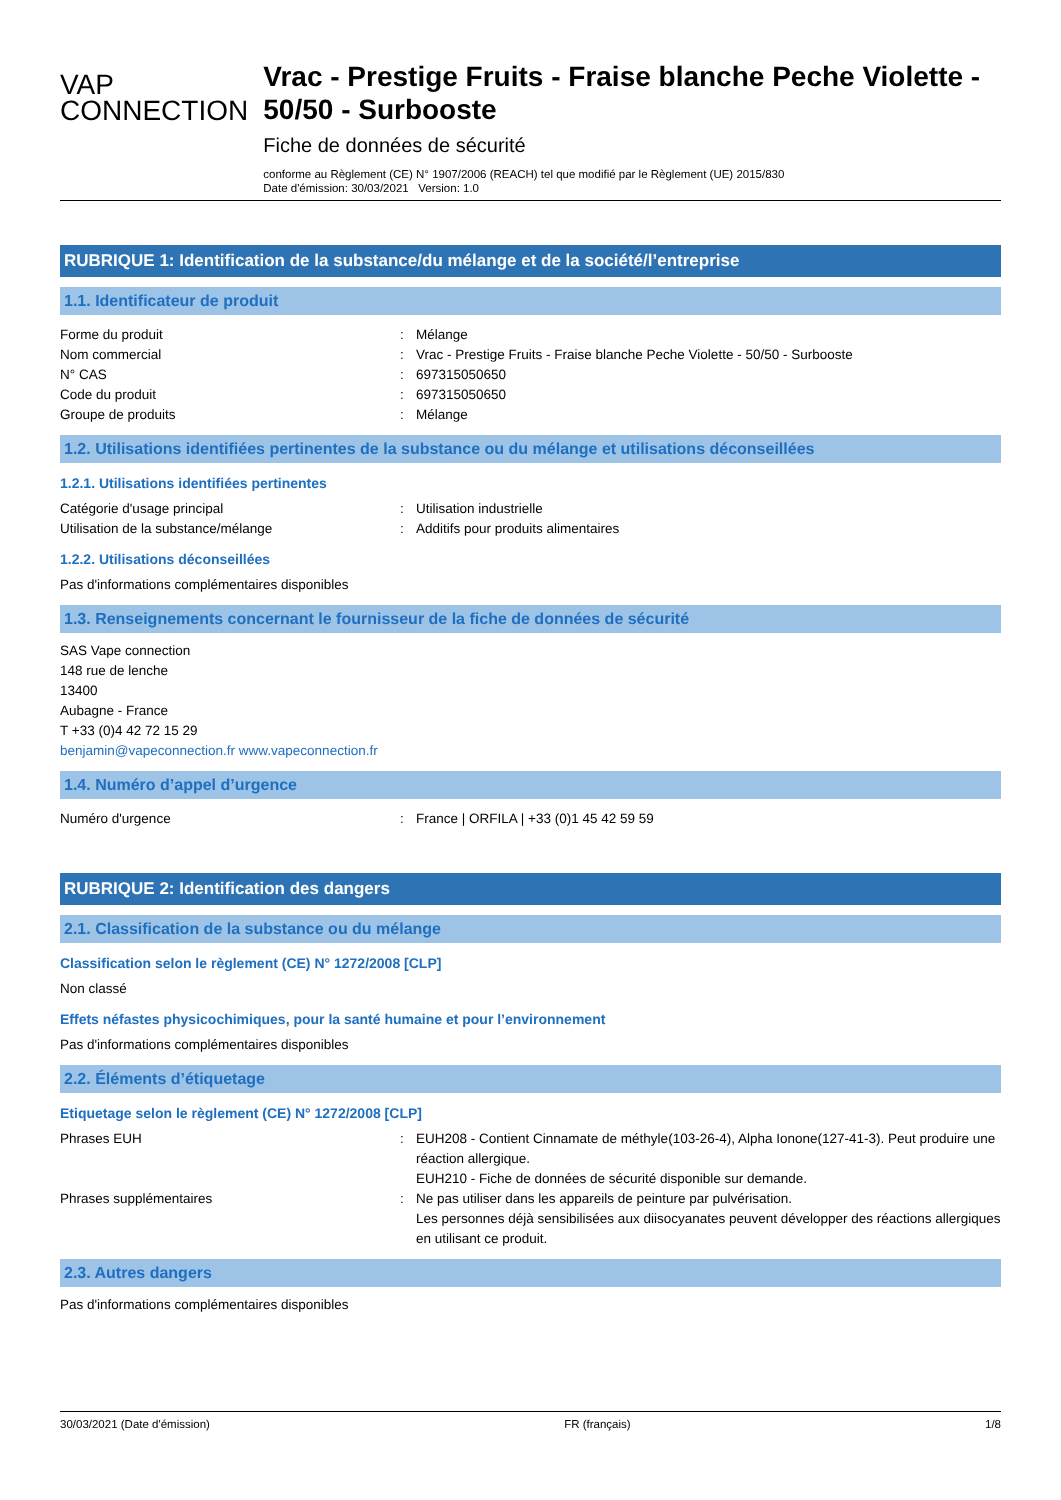VAP
CONNECTION
Vrac - Prestige Fruits - Fraise blanche Peche Violette - 50/50 - Surbooste
Fiche de données de sécurité
conforme au Règlement (CE) N° 1907/2006 (REACH) tel que modifié par le Règlement (UE) 2015/830
Date d'émission: 30/03/2021 Version: 1.0
RUBRIQUE 1: Identification de la substance/du mélange et de la société/l’entreprise
1.1. Identificateur de produit
Forme du produit : Mélange
Nom commercial : Vrac - Prestige Fruits - Fraise blanche Peche Violette - 50/50 - Surbooste
N° CAS : 697315050650
Code du produit : 697315050650
Groupe de produits : Mélange
1.2. Utilisations identifiées pertinentes de la substance ou du mélange et utilisations déconseillées
1.2.1. Utilisations identifiées pertinentes
Catégorie d'usage principal : Utilisation industrielle
Utilisation de la substance/mélange : Additifs pour produits alimentaires
1.2.2. Utilisations déconseillées
Pas d'informations complémentaires disponibles
1.3. Renseignements concernant le fournisseur de la fiche de données de sécurité
SAS Vape connection
148 rue de lenche
13400
Aubagne - France
T +33 (0)4 42 72 15 29
benjamin@vapeconnection.fr www.vapeconnection.fr
1.4. Numéro d’appel d’urgence
Numéro d'urgence : France | ORFILA | +33 (0)1 45 42 59 59
RUBRIQUE 2: Identification des dangers
2.1. Classification de la substance ou du mélange
Classification selon le règlement (CE) N° 1272/2008 [CLP]
Non classé
Effets néfastes physicochimiques, pour la santé humaine et pour l’environnement
Pas d'informations complémentaires disponibles
2.2. Éléments d’étiquetage
Etiquetage selon le règlement (CE) N° 1272/2008 [CLP]
Phrases EUH : EUH208 - Contient Cinnamate de méthyle(103-26-4), Alpha Ionone(127-41-3). Peut produire une réaction allergique.
EUH210 - Fiche de données de sécurité disponible sur demande.
Phrases supplémentaires : Ne pas utiliser dans les appareils de peinture par pulvérisation.
Les personnes déjà sensibilisées aux diisocyanates peuvent développer des réactions allergiques en utilisant ce produit.
2.3. Autres dangers
Pas d'informations complémentaires disponibles
30/03/2021 (Date d'émission) FR (français) 1/8